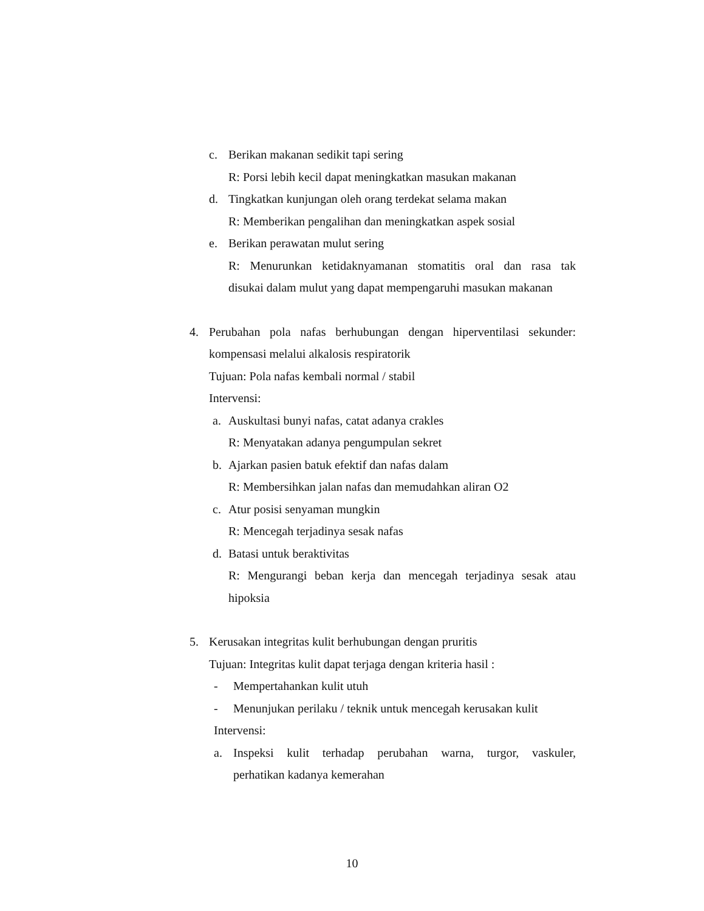c. Berikan makanan sedikit tapi sering
R: Porsi lebih kecil dapat meningkatkan masukan makanan
d. Tingkatkan kunjungan oleh orang terdekat selama makan
R: Memberikan pengalihan dan meningkatkan aspek sosial
e. Berikan perawatan mulut sering
R: Menurunkan ketidaknyamanan stomatitis oral dan rasa tak
disukai dalam mulut yang dapat mempengaruhi masukan makanan
4. Perubahan pola nafas berhubungan dengan hiperventilasi sekunder:
kompensasi melalui alkalosis respiratorik
Tujuan: Pola nafas kembali normal / stabil
Intervensi:
a. Auskultasi bunyi nafas, catat adanya crakles
R: Menyatakan adanya pengumpulan sekret
b. Ajarkan pasien batuk efektif dan nafas dalam
R: Membersihkan jalan nafas dan memudahkan aliran O2
c. Atur posisi senyaman mungkin
R: Mencegah terjadinya sesak nafas
d. Batasi untuk beraktivitas
R: Mengurangi beban kerja dan mencegah terjadinya sesak atau
hipoksia
5. Kerusakan integritas kulit berhubungan dengan pruritis
Tujuan: Integritas kulit dapat terjaga dengan kriteria hasil :
- Mempertahankan kulit utuh
- Menunjukan perilaku / teknik untuk mencegah kerusakan kulit
Intervensi:
a. Inspeksi kulit terhadap perubahan warna, turgor, vaskuler,
perhatikan kadanya kemerahan
10